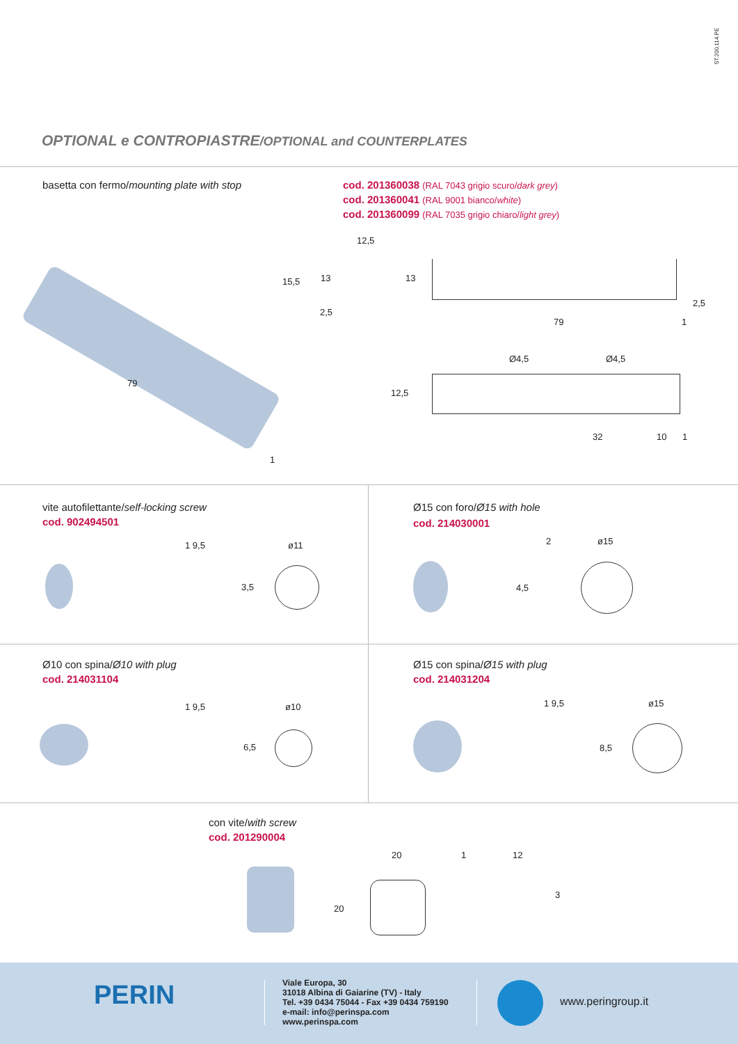ST.200.114.PE
OPTIONAL e CONTROPIASTRE/OPTIONAL and COUNTERPLATES
basetta con fermo/mounting plate with stop
cod. 201360038 (RAL 7043 grigio scuro/dark grey)
cod. 201360041 (RAL 9001 bianco/white)
cod. 201360099 (RAL 7035 grigio chiaro/light grey)
79
1
12,5
15,5 13
2,5
13
2,5
79 1
Ø4,5 Ø4,5
12,5
32 10 1
vite autofilettante/self-locking screw
cod. 902494501
1 9,5
3,5
ø11
Ø15 con foro/Ø15 with hole
cod. 214030001
2 ø15
4,5
Ø10 con spina/Ø10 with plug
cod. 214031104
1 9,5 ø10
6,5
Ø15 con spina/Ø15 with plug
cod. 214031204
1 9,5 ø15
8,5
con vite/with screw
cod. 201290004
20 1 12
20
3
PERIN
Viale Europa, 30
31018 Albina di Gaiarine (TV) - Italy
Tel. +39 0434 75044 - Fax +39 0434 759190
e-mail: info@perinspa.com
www.perinspa.com
www.peringroup.it